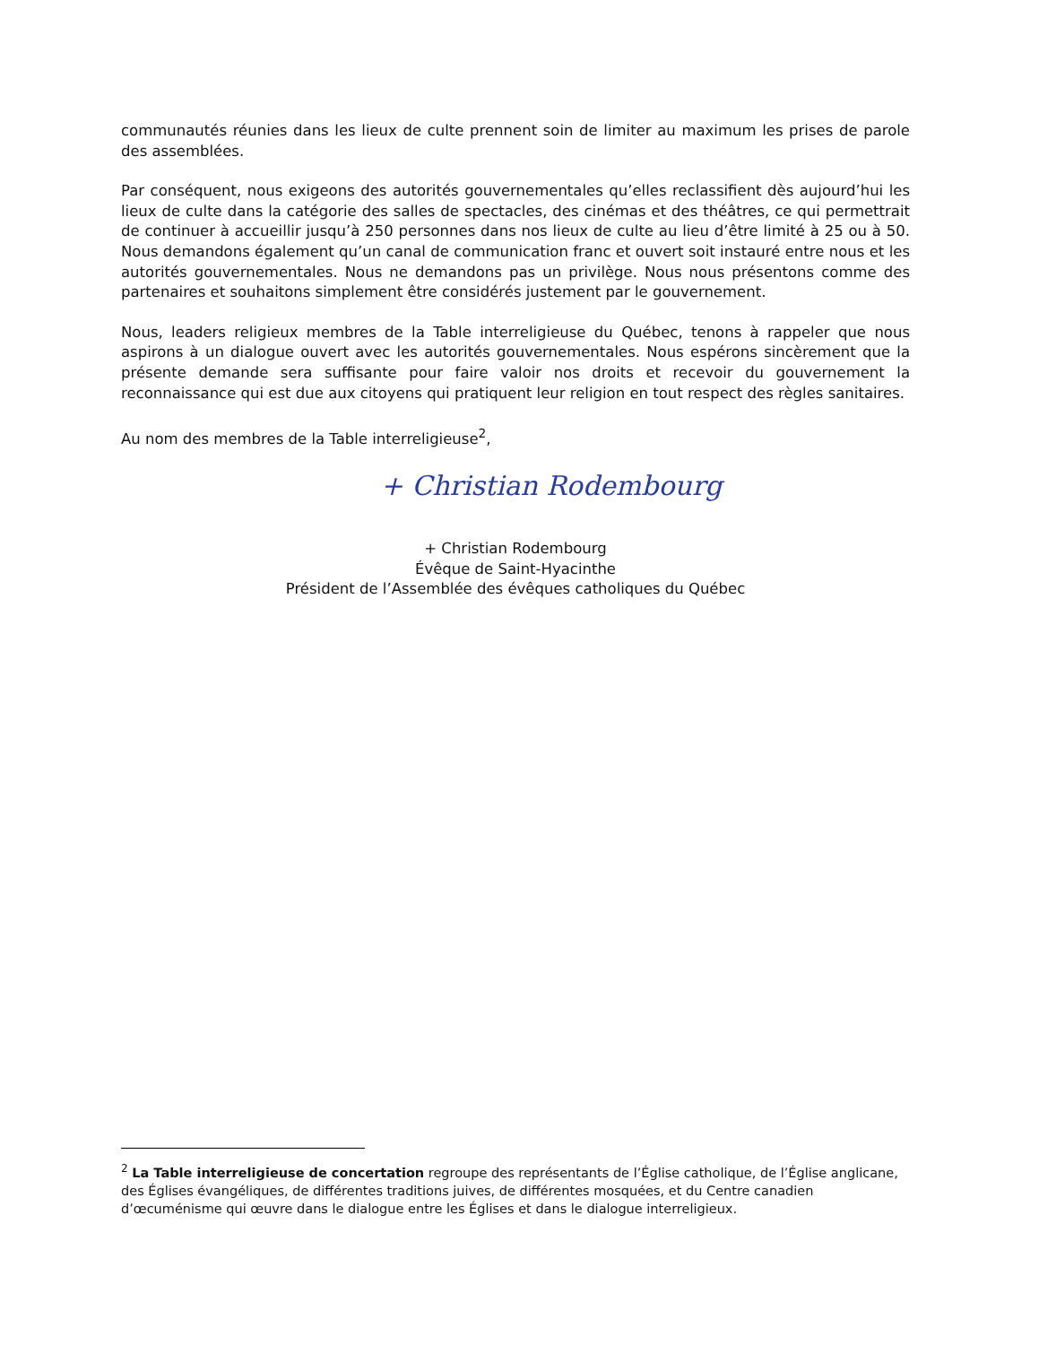communautés réunies dans les lieux de culte prennent soin de limiter au maximum les prises de parole des assemblées.
Par conséquent, nous exigeons des autorités gouvernementales qu’elles reclassifient dès aujourd’hui les lieux de culte dans la catégorie des salles de spectacles, des cinémas et des théâtres, ce qui permettrait de continuer à accueillir jusqu’à 250 personnes dans nos lieux de culte au lieu d’être limité à 25 ou à 50. Nous demandons également qu’un canal de communication franc et ouvert soit instauré entre nous et les autorités gouvernementales. Nous ne demandons pas un privilège. Nous nous présentons comme des partenaires et souhaitons simplement être considérés justement par le gouvernement.
Nous, leaders religieux membres de la Table interreligieuse du Québec, tenons à rappeler que nous aspirons à un dialogue ouvert avec les autorités gouvernementales. Nous espérons sincèrement que la présente demande sera suffisante pour faire valoir nos droits et recevoir du gouvernement la reconnaissance qui est due aux citoyens qui pratiquent leur religion en tout respect des règles sanitaires.
Au nom des membres de la Table interreligieuse<sup>2</sup>,
+ Christian Rodembourg
+ Christian Rodembourg
Évêque de Saint-Hyacinthe
Président de l’Assemblée des évêques catholiques du Québec
<sup>2</sup> La Table interreligieuse de concertation regroupe des représentants de l’Église catholique, de l’Église anglicane, des Églises évangéliques, de différentes traditions juives, de différentes mosquées, et du Centre canadien d’œcuménisme qui œuvre dans le dialogue entre les Églises et dans le dialogue interreligieux.